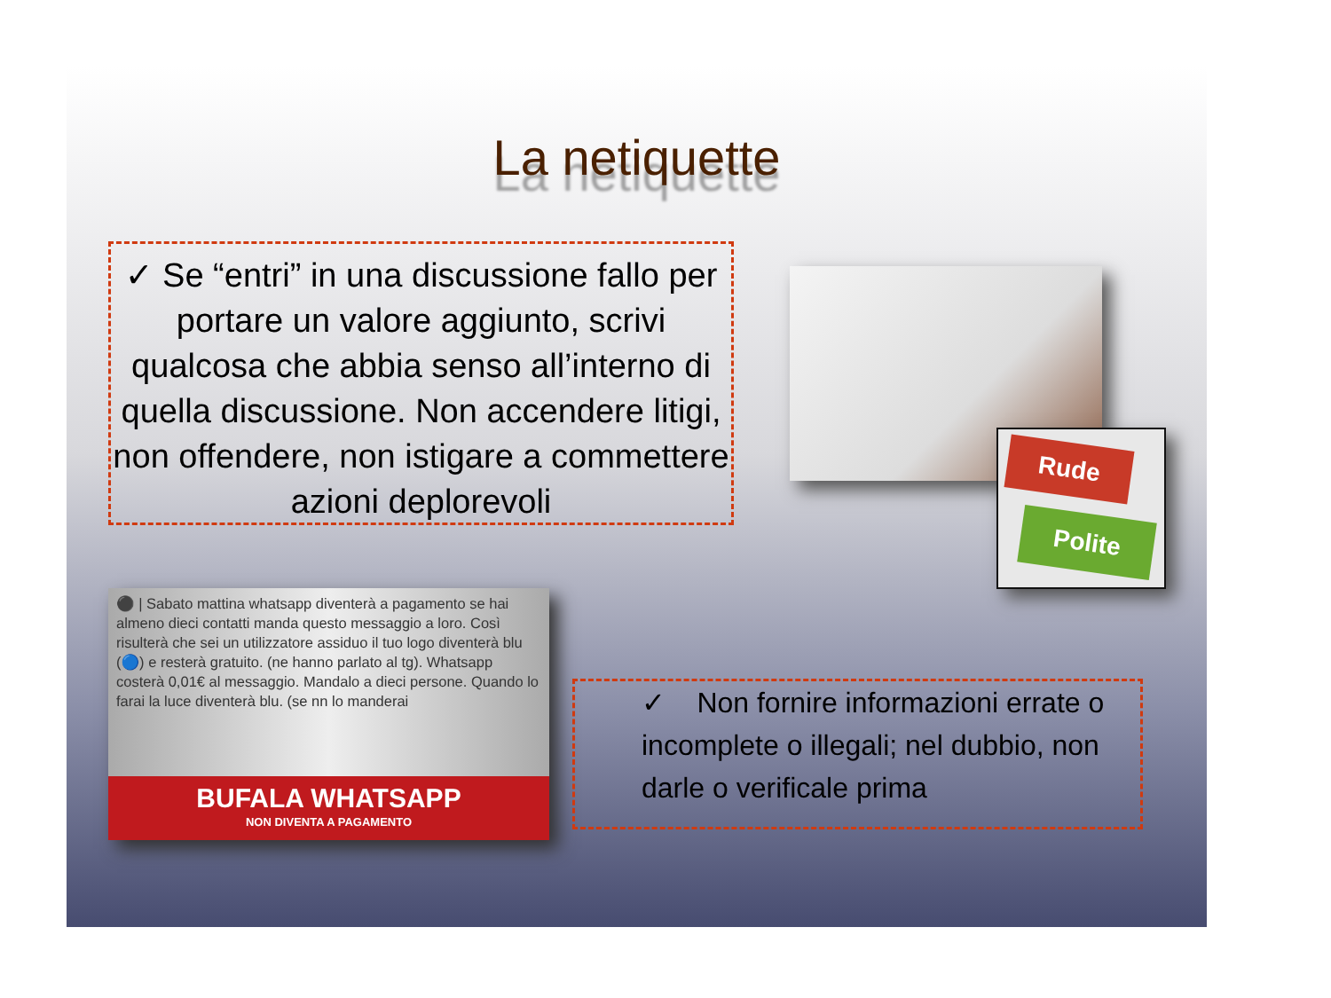La netiquette
✓ Se “entri” in una discussione fallo per portare un valore aggiunto, scrivi qualcosa che abbia senso all’interno di quella discussione. Non accendere litigi, non offendere, non istigare a commettere azioni deplorevoli
Rude
Polite
⚫ | Sabato mattina whatsapp diventerà a pagamento se hai almeno dieci contatti manda questo messaggio a loro. Così risulterà che sei un utilizzatore assiduo il tuo logo diventerà blu (🔵) e resterà gratuito. (ne hanno parlato al tg). Whatsapp costerà 0,01€ al messaggio. Mandalo a dieci persone. Quando lo farai la luce diventerà blu. (se nn lo manderai
BUFALA WHATSAPP
NON DIVENTA A PAGAMENTO
✓ Non fornire informazioni errate o incomplete o illegali; nel dubbio, non darle o verificale prima